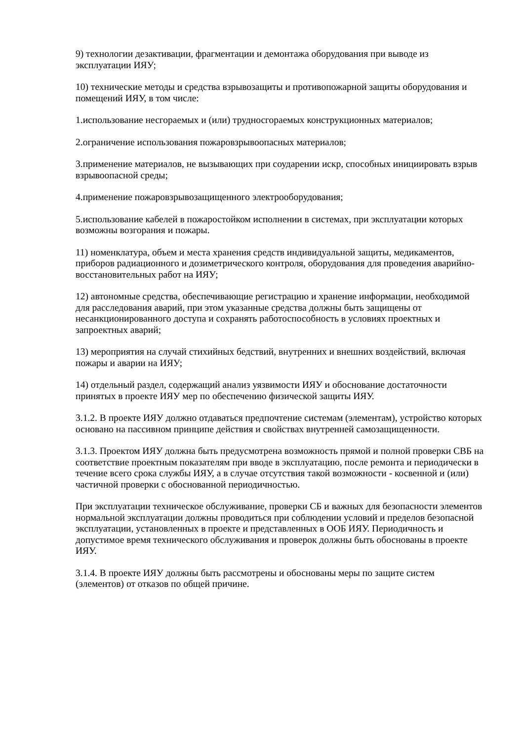9) технологии дезактивации, фрагментации и демонтажа оборудования при выводе из эксплуатации ИЯУ;
10) технические методы и средства взрывозащиты и противопожарной защиты оборудования и помещений ИЯУ, в том числе:
1.использование несгораемых и (или) трудносгораемых конструкционных материалов;
2.ограничение использования пожаровзрывоопасных материалов;
3.применение материалов, не вызывающих при соударении искр, способных инициировать взрыв взрывоопасной среды;
4.применение пожаровзрывозащищенного электрооборудования;
5.использование кабелей в пожаростойком исполнении в системах, при эксплуатации которых возможны возгорания и пожары.
11) номенклатура, объем и места хранения средств индивидуальной защиты, медикаментов, приборов радиационного и дозиметрического контроля, оборудования для проведения аварийно-восстановительных работ на ИЯУ;
12) автономные средства, обеспечивающие регистрацию и хранение информации, необходимой для расследования аварий, при этом указанные средства должны быть защищены от несанкционированного доступа и сохранять работоспособность в условиях проектных и запроектных аварий;
13) мероприятия на случай стихийных бедствий, внутренних и внешних воздействий, включая пожары и аварии на ИЯУ;
14) отдельный раздел, содержащий анализ уязвимости ИЯУ и обоснование достаточности принятых в проекте ИЯУ мер по обеспечению физической защиты ИЯУ.
3.1.2. В проекте ИЯУ должно отдаваться предпочтение системам (элементам), устройство которых основано на пассивном принципе действия и свойствах внутренней самозащищенности.
3.1.3. Проектом ИЯУ должна быть предусмотрена возможность прямой и полной проверки СВБ на соответствие проектным показателям при вводе в эксплуатацию, после ремонта и периодически в течение всего срока службы ИЯУ, а в случае отсутствия такой возможности - косвенной и (или) частичной проверки с обоснованной периодичностью.
При эксплуатации техническое обслуживание, проверки СБ и важных для безопасности элементов нормальной эксплуатации должны проводиться при соблюдении условий и пределов безопасной эксплуатации, установленных в проекте и представленных в ООБ ИЯУ. Периодичность и допустимое время технического обслуживания и проверок должны быть обоснованы в проекте ИЯУ.
3.1.4. В проекте ИЯУ должны быть рассмотрены и обоснованы меры по защите систем (элементов) от отказов по общей причине.